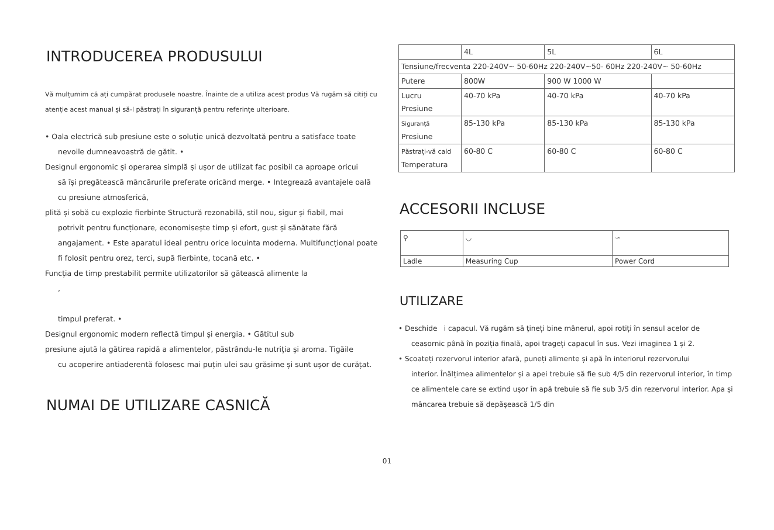INTRODUCEREA PRODUSULUI
Vă mulțumim că ați cumpărat produsele noastre. Înainte de a utiliza acest produs Vă rugăm să citiți cu atenție acest manual și să-l păstrați în siguranță pentru referințe ulterioare.
• Oala electrică sub presiune este o soluție unică dezvoltată pentru a satisface toate
nevoile dumneavoastră de gătit. •
Designul ergonomic și operarea simplă și ușor de utilizat fac posibil ca aproape oricui
să își pregătească mâncărurile preferate oricând merge. • Integrează avantajele oală cu presiune atmosferică,
plită și sobă cu explozie fierbinte Structură rezonabilă, stil nou, sigur și fiabil, mai
potrivit pentru funcționare, economisește timp și efort, gust și sănătate fără angajament. • Este aparatul ideal pentru orice locuinta moderna. Multifuncțional poate fi folosit pentru orez, terci, supă fierbinte, tocană etc. •
Funcția de timp prestabilit permite utilizatorilor să gătească alimente la
,
timpul preferat. •
Designul ergonomic modern reflectă timpul și energia. • Gătitul sub
presiune ajută la gătirea rapidă a alimentelor, păstrându-le nutriția și aroma. Tigăile
cu acoperire antiaderentă folosesc mai puțin ulei sau grăsime și sunt ușor de curățat.
NUMAI DE UTILIZARE CASNICĂ
| | 4L | 5L | 6L |
| Tensiune/frecventa 220-240V~ 50-60Hz 220-240V~50- 60Hz 220-240V~ 50-60Hz | | | |
| Putere | 800W | 900 W 1000 W | |
| Lucru Presiune | 40-70 kPa | 40-70 kPa | 40-70 kPa |
| Siguranță Presiune | 85-130 kPa | 85-130 kPa | 85-130 kPa |
| Păstrați-vă cald Temperatura | 60-80 C | 60-80 C | 60-80 C |
ACCESORII INCLUSE
| ⚲ | ◡ | ∽ |
| Ladle | Measuring Cup | Power Cord |
UTILIZARE
• Deschide i capacul. Vă rugăm să țineți bine mânerul, apoi rotiți în sensul acelor de
ceasornic până în poziția finală, apoi trageți capacul în sus. Vezi imaginea 1 și 2.
• Scoateți rezervorul interior afară, puneți alimente și apă în interiorul rezervorului
interior. Înălțimea alimentelor și a apei trebuie să fie sub 4/5 din rezervorul interior, în timp ce alimentele care se extind ușor în apă trebuie să fie sub 3/5 din rezervorul interior. Apa și mâncarea trebuie să depășească 1/5 din
01